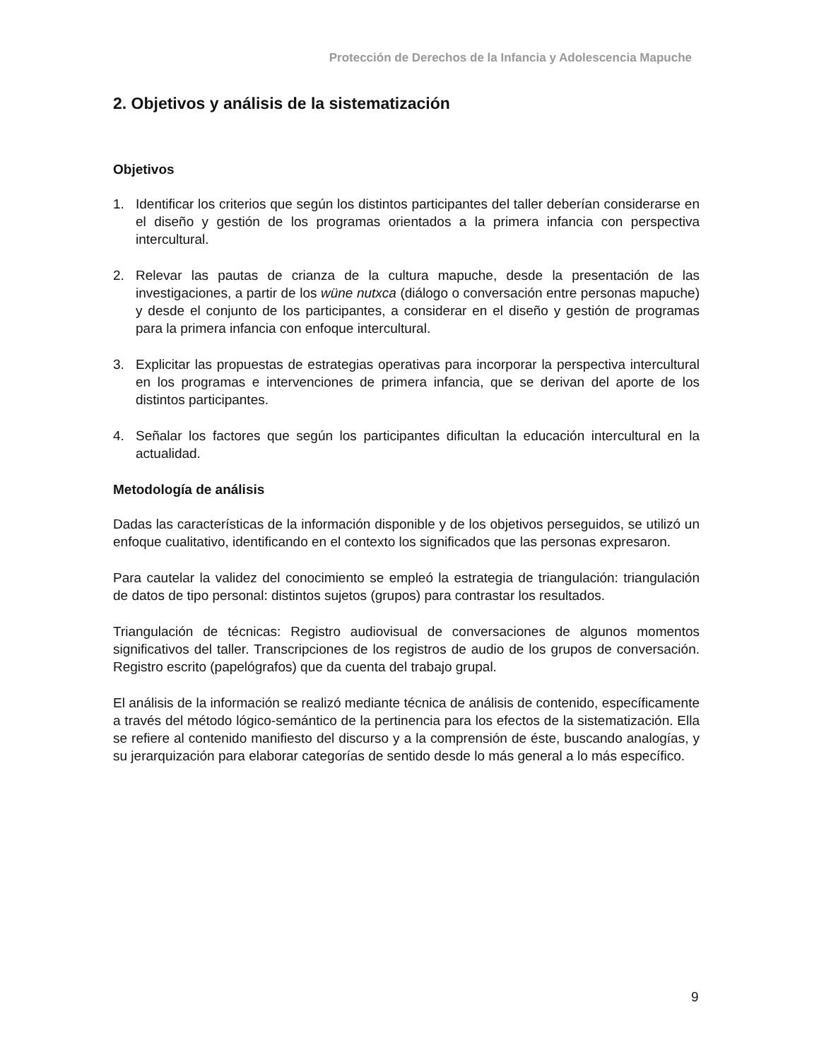Protección de Derechos de la Infancia y Adolescencia Mapuche
2. Objetivos y análisis de la sistematización
Objetivos
1. Identificar los criterios que según los distintos participantes del taller deberían considerarse en el diseño y gestión de los programas orientados a la primera infancia con perspectiva intercultural.
2. Relevar las pautas de crianza de la cultura mapuche, desde la presentación de las investigaciones, a partir de los wüne nutxca (diálogo o conversación entre personas mapuche) y desde el conjunto de los participantes, a considerar en el diseño y gestión de programas para la primera infancia con enfoque intercultural.
3. Explicitar las propuestas de estrategias operativas para incorporar la perspectiva intercultural en los programas e intervenciones de primera infancia, que se derivan del aporte de los distintos participantes.
4. Señalar los factores que según los participantes dificultan la educación intercultural en la actualidad.
Metodología de análisis
Dadas las características de la información disponible y de los objetivos perseguidos, se utilizó un enfoque cualitativo, identificando en el contexto los significados que las personas expresaron.
Para cautelar la validez del conocimiento se empleó la estrategia de triangulación: triangulación de datos de tipo personal: distintos sujetos (grupos) para contrastar los resultados.
Triangulación de técnicas: Registro audiovisual de conversaciones de algunos momentos significativos del taller. Transcripciones de los registros de audio de los grupos de conversación. Registro escrito (papelógrafos) que da cuenta del trabajo grupal.
El análisis de la información se realizó mediante técnica de análisis de contenido, específicamente a través del método lógico-semántico de la pertinencia para los efectos de la sistematización. Ella se refiere al contenido manifiesto del discurso y a la comprensión de éste, buscando analogías, y su jerarquización para elaborar categorías de sentido desde lo más general a lo más específico.
9